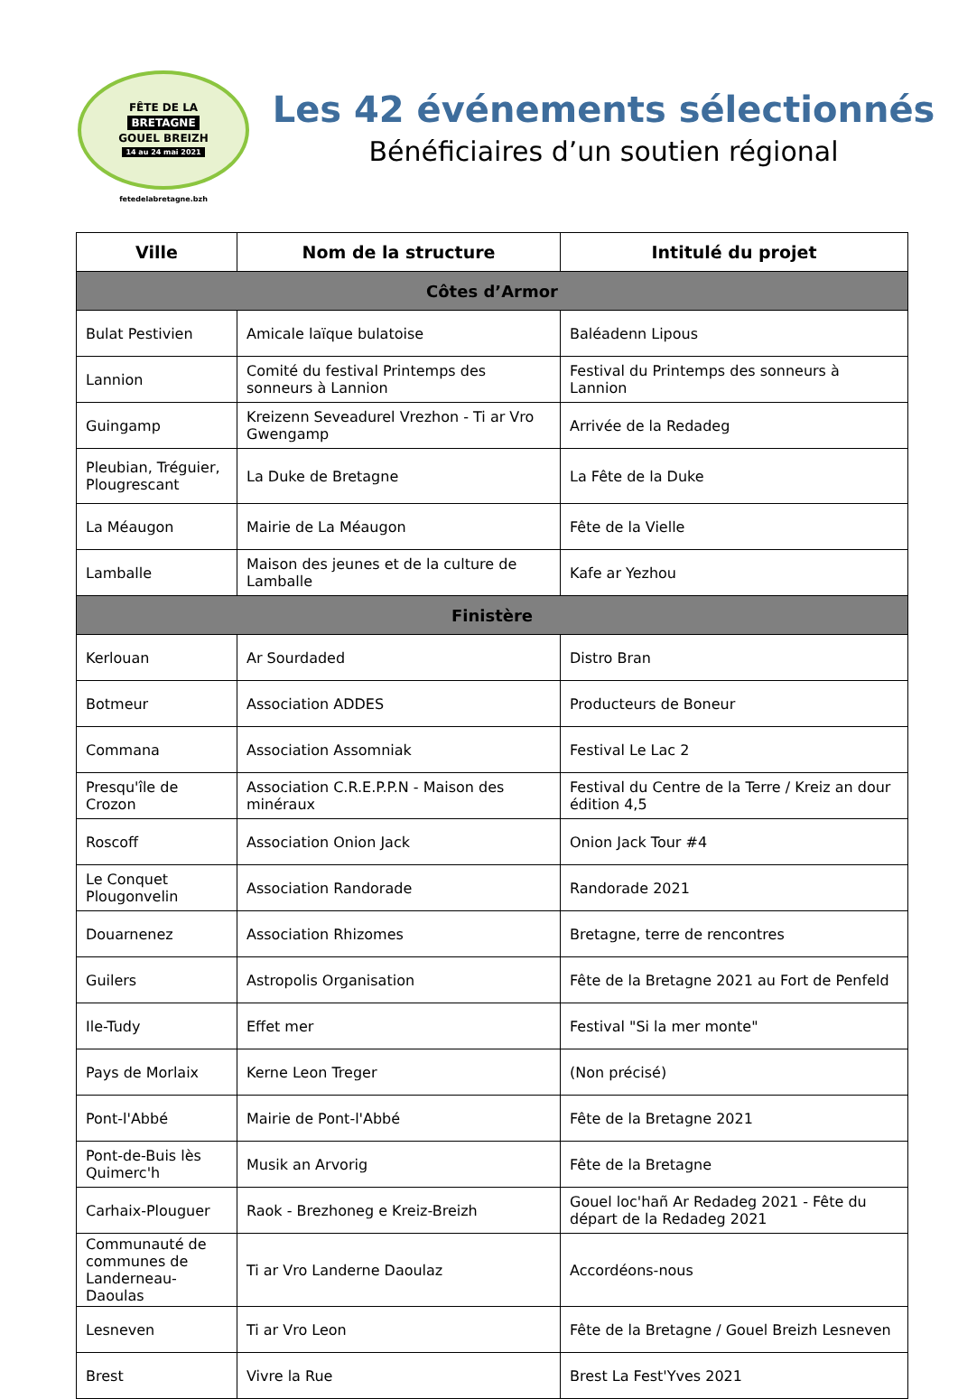FÊTE DE LA
BRETAGNE
GOUEL BREIZH
14 au 24 mai 2021
fetedelabretagne.bzh
Les 42 événements sélectionnés
Bénéficiaires d’un soutien régional
| Ville | Nom de la structure | Intitulé du projet |
| --- | --- | --- |
| Côtes d’Armor | | |
| Bulat Pestivien | Amicale laïque bulatoise | Baléadenn Lipous |
| Lannion | Comité du festival Printemps des sonneurs à Lannion | Festival du Printemps des sonneurs à Lannion |
| Guingamp | Kreizenn Seveadurel Vrezhon - Ti ar Vro Gwengamp | Arrivée de la Redadeg |
| Pleubian, Tréguier, Plougrescant | La Duke de Bretagne | La Fête de la Duke |
| La Méaugon | Mairie de La Méaugon | Fête de la Vielle |
| Lamballe | Maison des jeunes et de la culture de Lamballe | Kafe ar Yezhou |
| Finistère | | |
| Kerlouan | Ar Sourdaded | Distro Bran |
| Botmeur | Association ADDES | Producteurs de Boneur |
| Commana | Association Assomniak | Festival Le Lac 2 |
| Presqu'île de Crozon | Association C.R.E.P.P.N - Maison des minéraux | Festival du Centre de la Terre / Kreiz an dour édition 4,5 |
| Roscoff | Association Onion Jack | Onion Jack Tour #4 |
| Le Conquet Plougonvelin | Association Randorade | Randorade 2021 |
| Douarnenez | Association Rhizomes | Bretagne, terre de rencontres |
| Guilers | Astropolis Organisation | Fête de la Bretagne 2021 au Fort de Penfeld |
| Ile-Tudy | Effet mer | Festival "Si la mer monte" |
| Pays de Morlaix | Kerne Leon Treger | (Non précisé) |
| Pont-l'Abbé | Mairie de Pont-l'Abbé | Fête de la Bretagne 2021 |
| Pont-de-Buis lès Quimerc'h | Musik an Arvorig | Fête de la Bretagne |
| Carhaix-Plouguer | Raok - Brezhoneg e Kreiz-Breizh | Gouel loc'hañ Ar Redadeg 2021 - Fête du départ de la Redadeg 2021 |
| Communauté de communes de Landerneau-Daoulas | Ti ar Vro Landerne Daoulaz | Accordéons-nous |
| Lesneven | Ti ar Vro Leon | Fête de la Bretagne / Gouel Breizh Lesneven |
| Brest | Vivre la Rue | Brest La Fest'Yves 2021 |